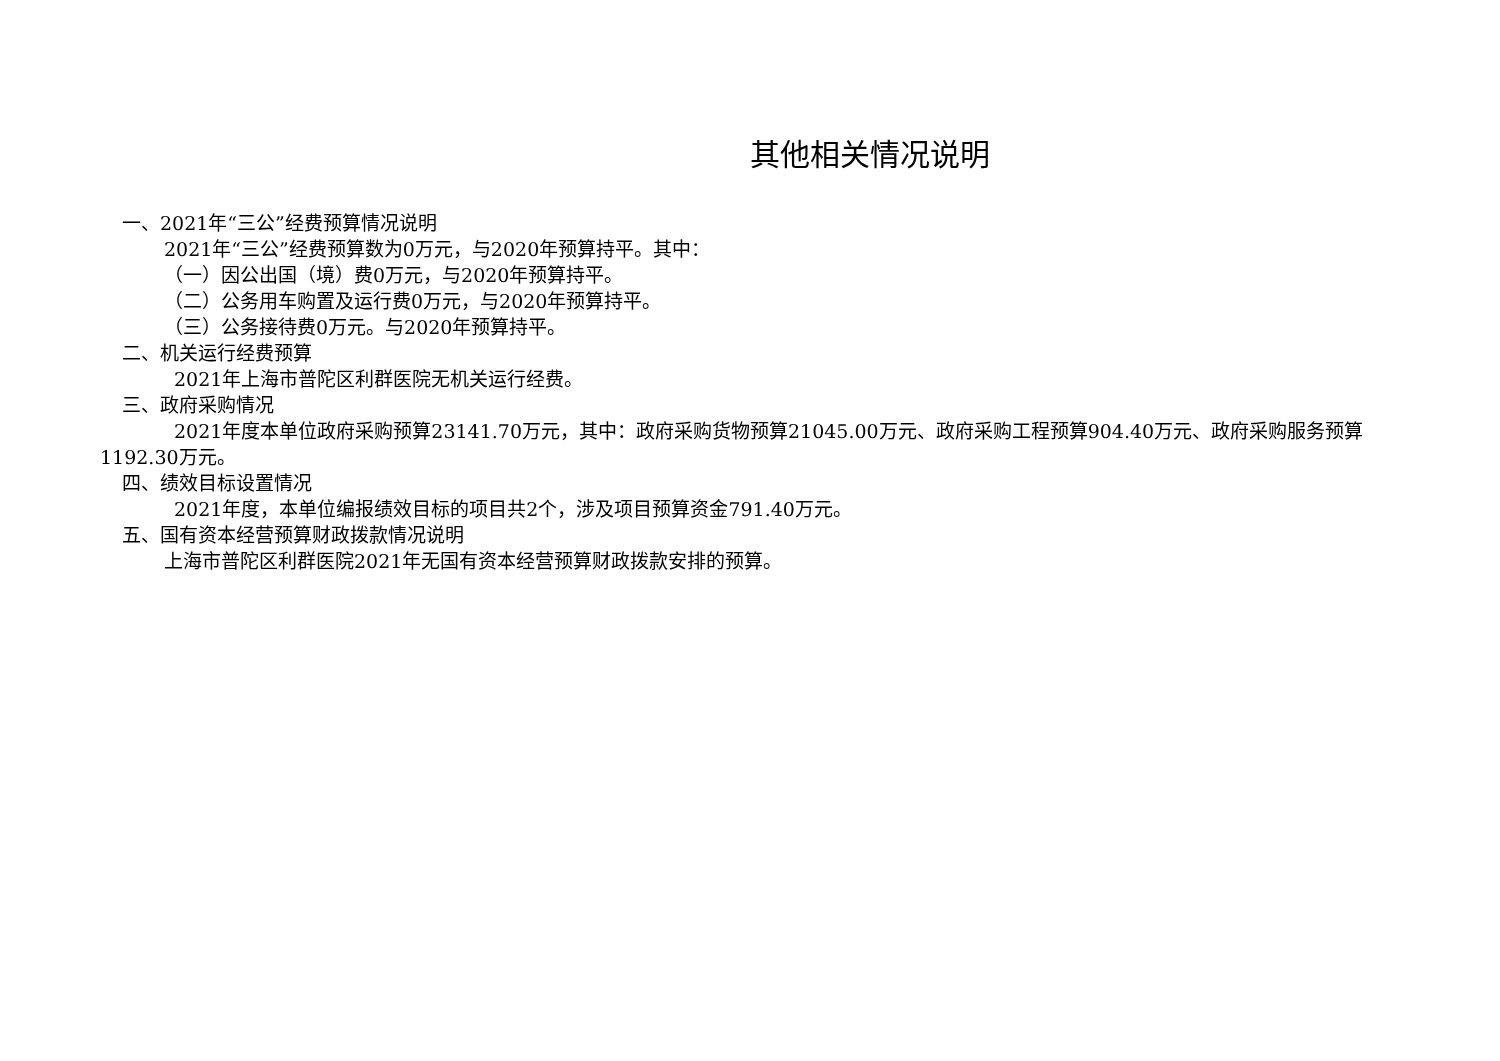其他相关情况说明
一、2021年“三公”经费预算情况说明
2021年“三公”经费预算数为0万元，与2020年预算持平。其中：
（一）因公出国（境）费0万元，与2020年预算持平。
（二）公务用车购置及运行费0万元，与2020年预算持平。
（三）公务接待费0万元。与2020年预算持平。
二、机关运行经费预算
2021年上海市普陀区利群医院无机关运行经费。
三、政府采购情况
2021年度本单位政府采购预算23141.70万元，其中：政府采购货物预算21045.00万元、政府采购工程预算904.40万元、政府采购服务预算1192.30万元。
四、绩效目标设置情况
2021年度，本单位编报绩效目标的项目共2个，涉及项目预算资金791.40万元。
五、国有资本经营预算财政拨款情况说明
上海市普陀区利群医院2021年无国有资本经营预算财政拨款安排的预算。